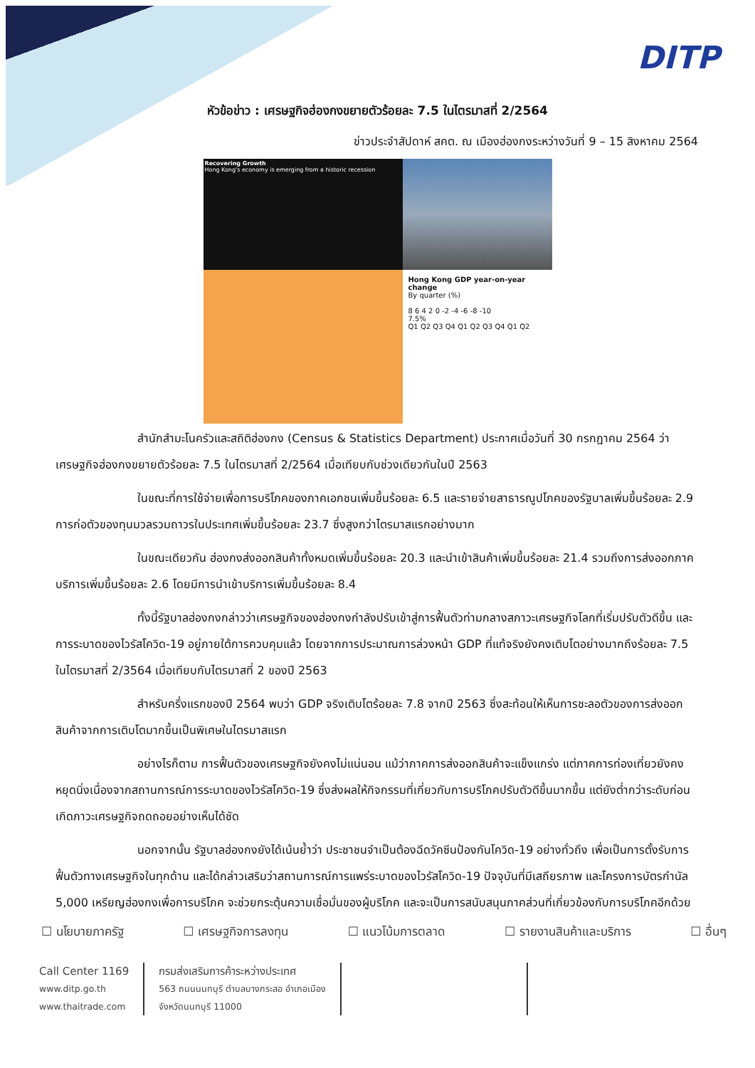DITP
หัวข้อข่าว : เศรษฐกิจฮ่องกงขยายตัวร้อยละ 7.5 ในไตรมาสที่ 2/2564
ข่าวประจำสัปดาห์ สคต. ณ เมืองฮ่องกงระหว่างวันที่ 9 – 15 สิงหาคม 2564
Recovering Growth
Hong Kong's economy is emerging from a historic recession
Hong Kong GDP year-on-year change
By quarter (%)
8 6 4 2 0 -2 -4 -6 -8 -10
7.5%
Q1 Q2 Q3 Q4 Q1 Q2 Q3 Q4 Q1 Q2
สำนักสำมะโนครัวและสถิติฮ่องกง (Census & Statistics Department) ประกาศเมื่อวันที่ 30 กรกฎาคม 2564 ว่าเศรษฐกิจฮ่องกงขยายตัวร้อยละ 7.5 ในไตรมาสที่ 2/2564 เมื่อเทียบกับช่วงเดียวกันในปี 2563
ในขณะที่การใช้จ่ายเพื่อการบริโภคของภาคเอกชนเพิ่มขึ้นร้อยละ 6.5 และรายจ่ายสาธารณูปโภคของรัฐบาลเพิ่มขึ้นร้อยละ 2.9 การก่อตัวของทุนมวลรวมถาวรในประเทศเพิ่มขึ้นร้อยละ 23.7 ซึ่งสูงกว่าไตรมาสแรกอย่างมาก
ในขณะเดียวกัน ฮ่องกงส่งออกสินค้าทั้งหมดเพิ่มขึ้นร้อยละ 20.3 และนำเข้าสินค้าเพิ่มขึ้นร้อยละ 21.4 รวมถึงการส่งออกภาคบริการเพิ่มขึ้นร้อยละ 2.6 โดยมีการนำเข้าบริการเพิ่มขึ้นร้อยละ 8.4
ทั้งนี้รัฐบาลฮ่องกงกล่าวว่าเศรษฐกิจของฮ่องกงกำลังปรับเข้าสู่การฟื้นตัวท่ามกลางสภาวะเศรษฐกิจโลกที่เริ่มปรับตัวดีขึ้น และการระบาดของไวรัสโควิด-19 อยู่ภายใต้การควบคุมแล้ว โดยจากการประมาณการล่วงหน้า GDP ที่แท้จริงยังคงเติบโตอย่างมากถึงร้อยละ 7.5 ในไตรมาสที่ 2/3564 เมื่อเทียบกับไตรมาสที่ 2 ของปี 2563
สำหรับครึ่งแรกของปี 2564 พบว่า GDP จริงเติบโตร้อยละ 7.8 จากปี 2563 ซึ่งสะท้อนให้เห็นการชะลอตัวของการส่งออกสินค้าจากการเติบโตมากขึ้นเป็นพิเศษในไตรมาสแรก
อย่างไรก็ตาม การฟื้นตัวของเศรษฐกิจยังคงไม่แน่นอน แม้ว่าภาคการส่งออกสินค้าจะแข็งแกร่ง แต่ภาคการท่องเที่ยวยังคงหยุดนิ่งเนื่องจากสถานการณ์การระบาดของไวรัสโควิด-19 ซึ่งส่งผลให้กิจกรรมที่เกี่ยวกับการบริโภคปรับตัวดีขึ้นมากขึ้น แต่ยังต่ำกว่าระดับก่อนเกิดภาวะเศรษฐกิจถดถอยอย่างเห็นได้ชัด
นอกจากนั้น รัฐบาลฮ่องกงยังได้เน้นย้ำว่า ประชาชนจำเป็นต้องฉีดวัคซีนป้องกันโควิด-19 อย่างทั่วถึง เพื่อเป็นการตั้งรับการฟื้นตัวทางเศรษฐกิจในทุกด้าน และได้กล่าวเสริมว่าสถานการณ์การแพร่ระบาดของไวรัสโควิด-19 ปัจจุบันที่มีเสถียรภาพ และโครงการบัตรกำนัล 5,000 เหรียญฮ่องกงเพื่อการบริโภค จะช่วยกระตุ้นความเชื่อมั่นของผู้บริโภค และจะเป็นการสนับสนุนภาคส่วนที่เกี่ยวข้องกับการบริโภคอีกด้วย
☐ นโยบายภาครัฐ ☐ เศรษฐกิจการลงทุน ☐ แนวโน้มการตลาด ☐ รายงานสินค้าและบริการ ☐ อื่นๆ
Call Center 1169
www.ditp.go.th
www.thaitrade.com
กรมส่งเสริมการค้าระหว่างประเทศ
563 ถนนนนทบุรี ตำบลบางกระสอ อำเภอเมือง
จังหวัดนนทบุรี 11000